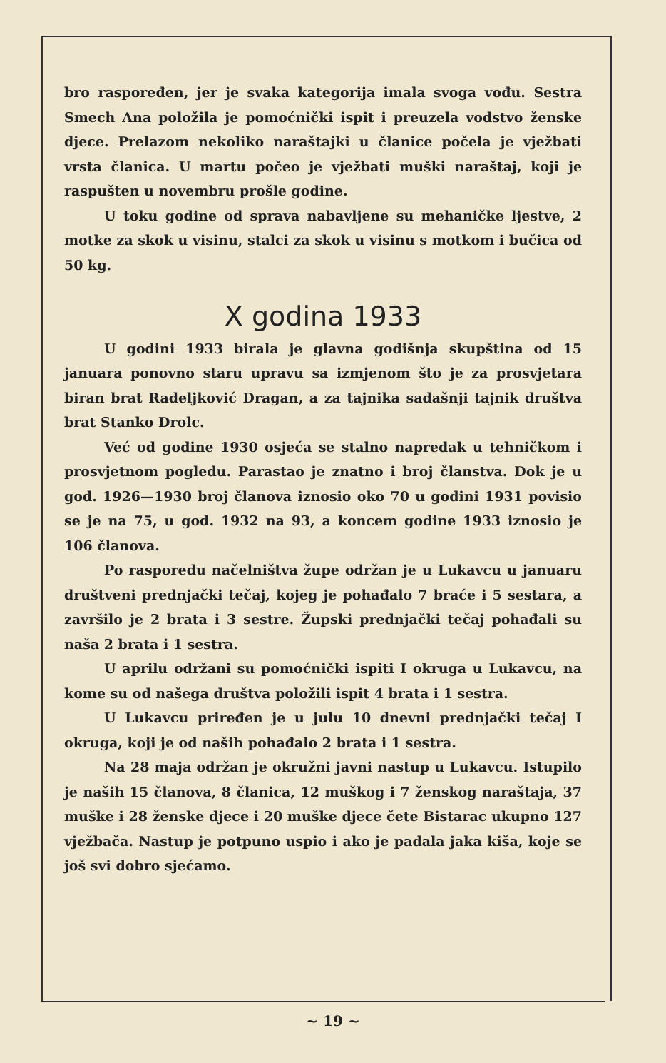bro raspoređen, jer je svaka kategorija imala svoga vođu. Sestra Smech Ana položila je pomoćnički ispit i preuzela vodstvo ženske djece. Prelazom nekoliko naraštajki u članice počela je vježbati vrsta članica. U martu počeo je vježbati muški naraštaj, koji je raspušten u novembru prošle godine.
U toku godine od sprava nabavljene su mehaničke ljestve, 2 motke za skok u visinu, stalci za skok u visinu s motkom i bučica od 50 kg.
X godina 1933
U godini 1933 birala je glavna godišnja skupština od 15 januara ponovno staru upravu sa izmjenom što je za prosvjetara biran brat Radeljković Dragan, a za tajnika sadašnji tajnik društva brat Stanko Drolc.
Već od godine 1930 osjeća se stalno napredak u tehničkom i prosvjetnom pogledu. Parastao je znatno i broj članstva. Dok je u god. 1926—1930 broj članova iznosio oko 70 u godini 1931 povisio se je na 75, u god. 1932 na 93, a koncem godine 1933 iznosio je 106 članova.
Po rasporedu načelništva župe održan je u Lukavcu u januaru društveni prednjački tečaj, kojeg je pohađalo 7 braće i 5 sestara, a završilo je 2 brata i 3 sestre. Župski prednjački tečaj pohađali su naša 2 brata i 1 sestra.
U aprilu održani su pomoćnički ispiti I okruga u Lukavcu, na kome su od našega društva položili ispit 4 brata i 1 sestra.
U Lukavcu priređen je u julu 10 dnevni prednjački tečaj I okruga, koji je od naših pohađalo 2 brata i 1 sestra.
Na 28 maja održan je okružni javni nastup u Lukavcu. Istupilo je naših 15 članova, 8 članica, 12 muškog i 7 ženskog naraštaja, 37 muške i 28 ženske djece i 20 muške djece čete Bistarac ukupno 127 vježbača. Nastup je potpuno uspio i ako je padala jaka kiša, koje se još svi dobro sjećamo.
~ 19 ~